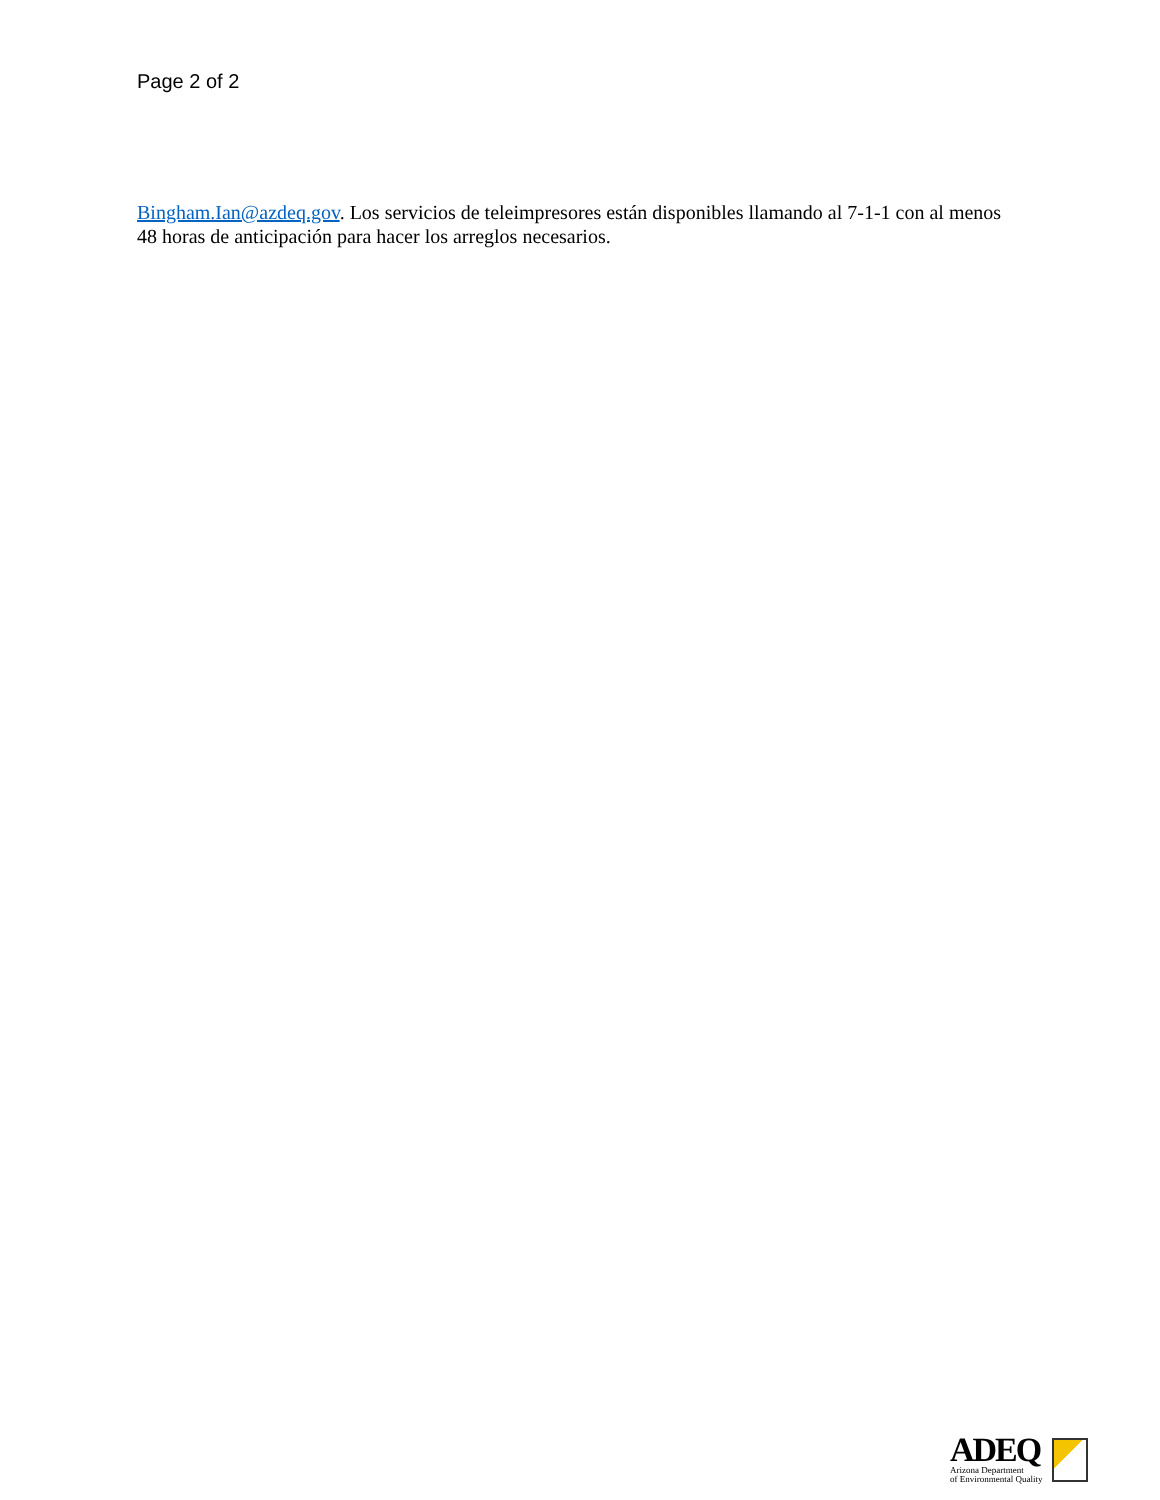Page 2 of 2
Bingham.Ian@azdeq.gov. Los servicios de teleimpresores están disponibles llamando al 7-1-1 con al menos 48 horas de anticipación para hacer los arreglos necesarios.
ADEQ
Arizona Department
of Environmental Quality